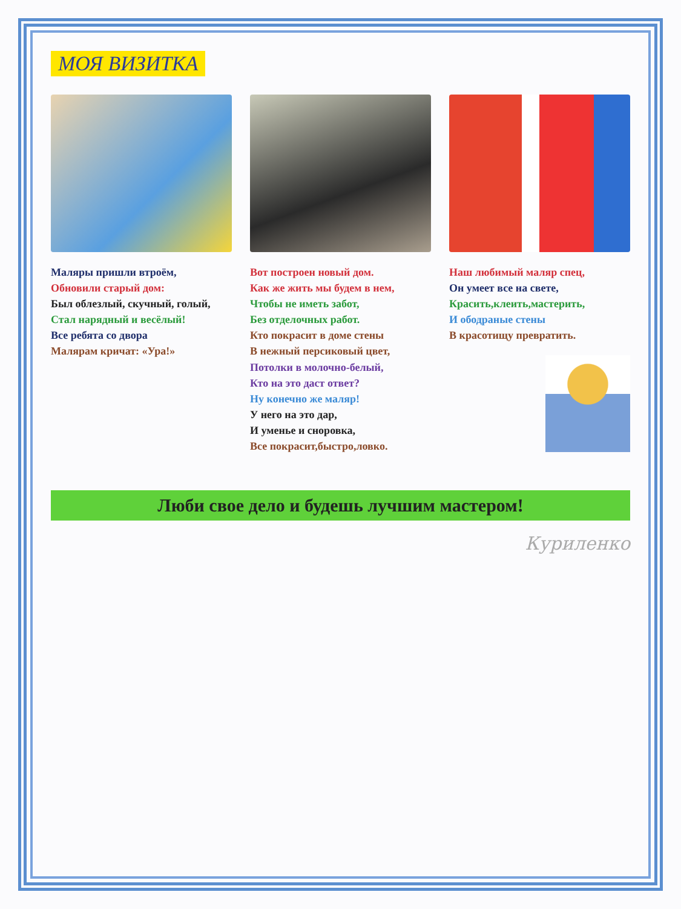МОЯ ВИЗИТКА
Маляры пришли втроём,
Обновили старый дом:
Был облезлый, скучный, голый,
Стал нарядный и весёлый!
Все ребята со двора
Малярам кричат: «Ура!»
Вот построен новый дом.
Как же жить мы будем в нем,
Чтобы не иметь забот,
Без отделочных работ.
Кто покрасит в доме стены
В нежный персиковый цвет,
Потолки в молочно-белый,
Кто на это даст ответ?
Ну конечно же маляр!
У него на это дар,
И уменье и сноровка,
Все покрасит,быстро,ловко.
Наш любимый маляр спец,
Он умеет все на свете,
Красить,клеить,мастерить,
И ободраные стены
В красотищу превратить.
Люби свое дело и будешь лучшим мастером!
Куриленко